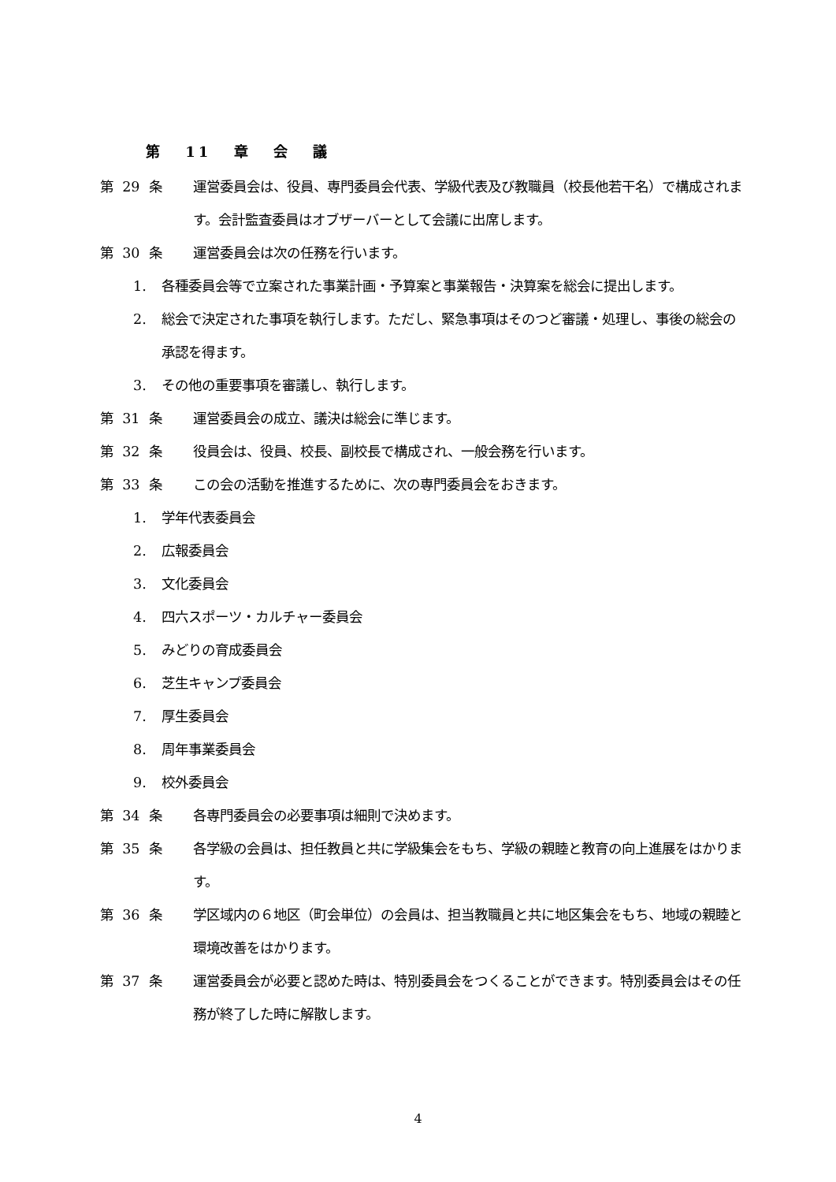第 11 章 会 議
第 29 条
運営委員会は、役員、専門委員会代表、学級代表及び教職員（校長他若干名）で構成されます。会計監査委員はオブザーバーとして会議に出席します。
第 30 条
運営委員会は次の任務を行います。
1. 各種委員会等で立案された事業計画・予算案と事業報告・決算案を総会に提出します。
2. 総会で決定された事項を執行します。ただし、緊急事項はそのつど審議・処理し、事後の総会の承認を得ます。
3. その他の重要事項を審議し、執行します。
第 31 条
運営委員会の成立、議決は総会に準じます。
第 32 条
役員会は、役員、校長、副校長で構成され、一般会務を行います。
第 33 条
この会の活動を推進するために、次の専門委員会をおきます。
1. 学年代表委員会
2. 広報委員会
3. 文化委員会
4. 四六スポーツ・カルチャー委員会
5. みどりの育成委員会
6. 芝生キャンプ委員会
7. 厚生委員会
8. 周年事業委員会
9. 校外委員会
第 34 条
各専門委員会の必要事項は細則で決めます。
第 35 条
各学級の会員は、担任教員と共に学級集会をもち、学級の親睦と教育の向上進展をはかります。
第 36 条
学区域内の６地区（町会単位）の会員は、担当教職員と共に地区集会をもち、地域の親睦と環境改善をはかります。
第 37 条
運営委員会が必要と認めた時は、特別委員会をつくることができます。特別委員会はその任務が終了した時に解散します。
4